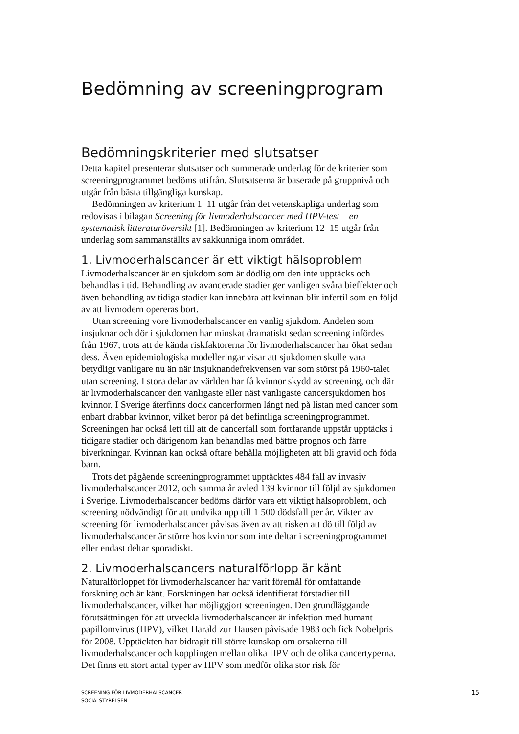Bedömning av screeningprogram
Bedömningskriterier med slutsatser
Detta kapitel presenterar slutsatser och summerade underlag för de kriterier som screeningprogrammet bedöms utifrån. Slutsatserna är baserade på gruppnivå och utgår från bästa tillgängliga kunskap.
Bedömningen av kriterium 1–11 utgår från det vetenskapliga underlag som redovisas i bilagan Screening för livmoderhalscancer med HPV-test – en systematisk litteraturöversikt [1]. Bedömningen av kriterium 12–15 utgår från underlag som sammanställts av sakkunniga inom området.
1. Livmoderhalscancer är ett viktigt hälsoproblem
Livmoderhalscancer är en sjukdom som är dödlig om den inte upptäcks och behandlas i tid. Behandling av avancerade stadier ger vanligen svåra bieffekter och även behandling av tidiga stadier kan innebära att kvinnan blir infertil som en följd av att livmodern opereras bort.
Utan screening vore livmoderhalscancer en vanlig sjukdom. Andelen som insjuknar och dör i sjukdomen har minskat dramatiskt sedan screening infördes från 1967, trots att de kända riskfaktorerna för livmoderhalscancer har ökat sedan dess. Även epidemiologiska modelleringar visar att sjukdomen skulle vara betydligt vanligare nu än när insjuknandefrekvensen var som störst på 1960-talet utan screening. I stora delar av världen har få kvinnor skydd av screening, och där är livmoderhalscancer den vanligaste eller näst vanligaste cancersjukdomen hos kvinnor. I Sverige återfinns dock cancerformen långt ned på listan med cancer som enbart drabbar kvinnor, vilket beror på det befintliga screeningprogrammet. Screeningen har också lett till att de cancerfall som fortfarande uppstår upptäcks i tidigare stadier och därigenom kan behandlas med bättre prognos och färre biverkningar. Kvinnan kan också oftare behålla möjligheten att bli gravid och föda barn.
Trots det pågående screeningprogrammet upptäcktes 484 fall av invasiv livmoderhalscancer 2012, och samma år avled 139 kvinnor till följd av sjukdomen i Sverige. Livmoderhalscancer bedöms därför vara ett viktigt hälsoproblem, och screening nödvändigt för att undvika upp till 1 500 dödsfall per år. Vikten av screening för livmoderhalscancer påvisas även av att risken att dö till följd av livmoderhalscancer är större hos kvinnor som inte deltar i screeningprogrammet eller endast deltar sporadiskt.
2. Livmoderhalscancers naturalförlopp är känt
Naturalförloppet för livmoderhalscancer har varit föremål för omfattande forskning och är känt. Forskningen har också identifierat förstadier till livmoderhalscancer, vilket har möjliggjort screeningen. Den grundläggande förutsättningen för att utveckla livmoderhalscancer är infektion med humant papillomvirus (HPV), vilket Harald zur Hausen påvisade 1983 och fick Nobelpris för 2008. Upptäckten har bidragit till större kunskap om orsakerna till livmoderhalscancer och kopplingen mellan olika HPV och de olika cancertyperna. Det finns ett stort antal typer av HPV som medför olika stor risk för
SCREENING FÖR LIVMODERHALSCANCER
SOCIALSTYRELSEN
15